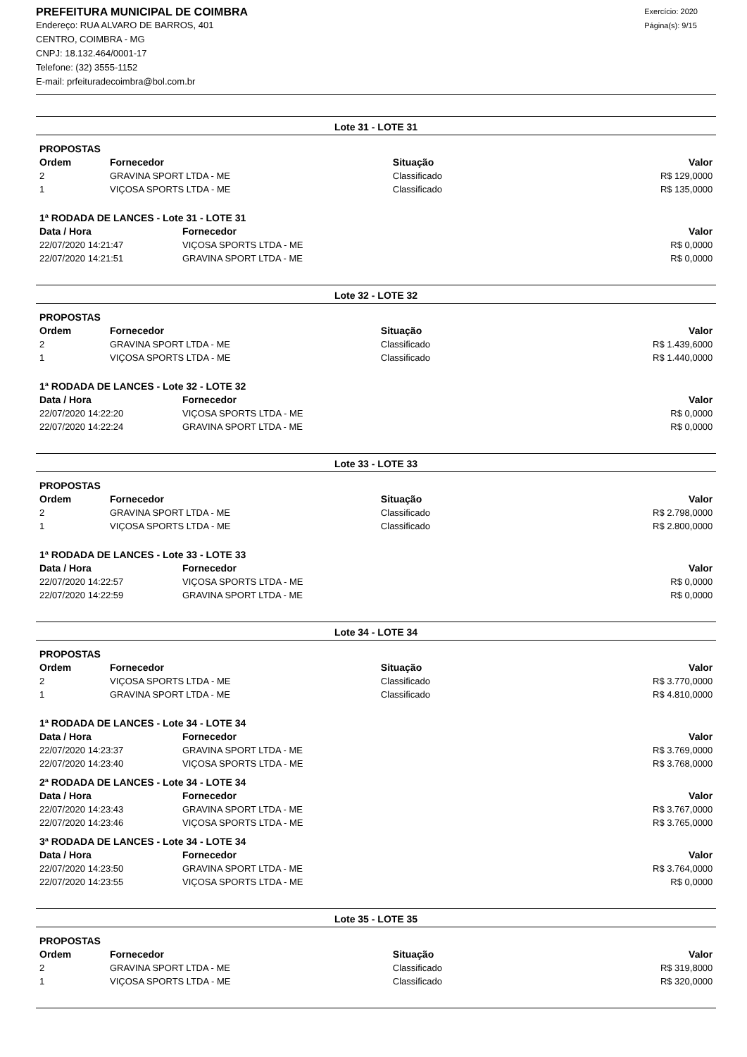PREFEITURA MUNICIPAL DE COIMBRA
Endereço: RUA ALVARO DE BARROS, 401
CENTRO, COIMBRA - MG
CNPJ: 18.132.464/0001-17
Telefone: (32) 3555-1152
E-mail: prfeituradecoimbra@bol.com.br
Exercício: 2020
Página(s): 9/15
Lote 31 - LOTE 31
| PROPOSTAS | | | |
| --- | --- | --- | --- |
| Ordem | Fornecedor | Situação | Valor |
| 2 | GRAVINA SPORT LTDA - ME | Classificado | R$ 129,0000 |
| 1 | VIÇOSA SPORTS LTDA - ME | Classificado | R$ 135,0000 |
| 1ª RODADA DE LANCES - Lote 31 - LOTE 31 | | |
| --- | --- | --- |
| Data / Hora | Fornecedor | Valor |
| 22/07/2020 14:21:47 | VIÇOSA SPORTS LTDA - ME | R$ 0,0000 |
| 22/07/2020 14:21:51 | GRAVINA SPORT LTDA - ME | R$ 0,0000 |
Lote 32 - LOTE 32
| PROPOSTAS | | | |
| --- | --- | --- | --- |
| Ordem | Fornecedor | Situação | Valor |
| 2 | GRAVINA SPORT LTDA - ME | Classificado | R$ 1.439,6000 |
| 1 | VIÇOSA SPORTS LTDA - ME | Classificado | R$ 1.440,0000 |
| 1ª RODADA DE LANCES - Lote 32 - LOTE 32 | | |
| --- | --- | --- |
| Data / Hora | Fornecedor | Valor |
| 22/07/2020 14:22:20 | VIÇOSA SPORTS LTDA - ME | R$ 0,0000 |
| 22/07/2020 14:22:24 | GRAVINA SPORT LTDA - ME | R$ 0,0000 |
Lote 33 - LOTE 33
| PROPOSTAS | | | |
| --- | --- | --- | --- |
| Ordem | Fornecedor | Situação | Valor |
| 2 | GRAVINA SPORT LTDA - ME | Classificado | R$ 2.798,0000 |
| 1 | VIÇOSA SPORTS LTDA - ME | Classificado | R$ 2.800,0000 |
| 1ª RODADA DE LANCES - Lote 33 - LOTE 33 | | |
| --- | --- | --- |
| Data / Hora | Fornecedor | Valor |
| 22/07/2020 14:22:57 | VIÇOSA SPORTS LTDA - ME | R$ 0,0000 |
| 22/07/2020 14:22:59 | GRAVINA SPORT LTDA - ME | R$ 0,0000 |
Lote 34 - LOTE 34
| PROPOSTAS | | | |
| --- | --- | --- | --- |
| Ordem | Fornecedor | Situação | Valor |
| 2 | VIÇOSA SPORTS LTDA - ME | Classificado | R$ 3.770,0000 |
| 1 | GRAVINA SPORT LTDA - ME | Classificado | R$ 4.810,0000 |
| 1ª RODADA DE LANCES - Lote 34 - LOTE 34 | | |
| --- | --- | --- |
| Data / Hora | Fornecedor | Valor |
| 22/07/2020 14:23:37 | GRAVINA SPORT LTDA - ME | R$ 3.769,0000 |
| 22/07/2020 14:23:40 | VIÇOSA SPORTS LTDA - ME | R$ 3.768,0000 |
| 2ª RODADA DE LANCES - Lote 34 - LOTE 34 | | |
| Data / Hora | Fornecedor | Valor |
| 22/07/2020 14:23:43 | GRAVINA SPORT LTDA - ME | R$ 3.767,0000 |
| 22/07/2020 14:23:46 | VIÇOSA SPORTS LTDA - ME | R$ 3.765,0000 |
| 3ª RODADA DE LANCES - Lote 34 - LOTE 34 | | |
| Data / Hora | Fornecedor | Valor |
| 22/07/2020 14:23:50 | GRAVINA SPORT LTDA - ME | R$ 3.764,0000 |
| 22/07/2020 14:23:55 | VIÇOSA SPORTS LTDA - ME | R$ 0,0000 |
Lote 35 - LOTE 35
| PROPOSTAS | | | |
| --- | --- | --- | --- |
| Ordem | Fornecedor | Situação | Valor |
| 2 | GRAVINA SPORT LTDA - ME | Classificado | R$ 319,8000 |
| 1 | VIÇOSA SPORTS LTDA - ME | Classificado | R$ 320,0000 |